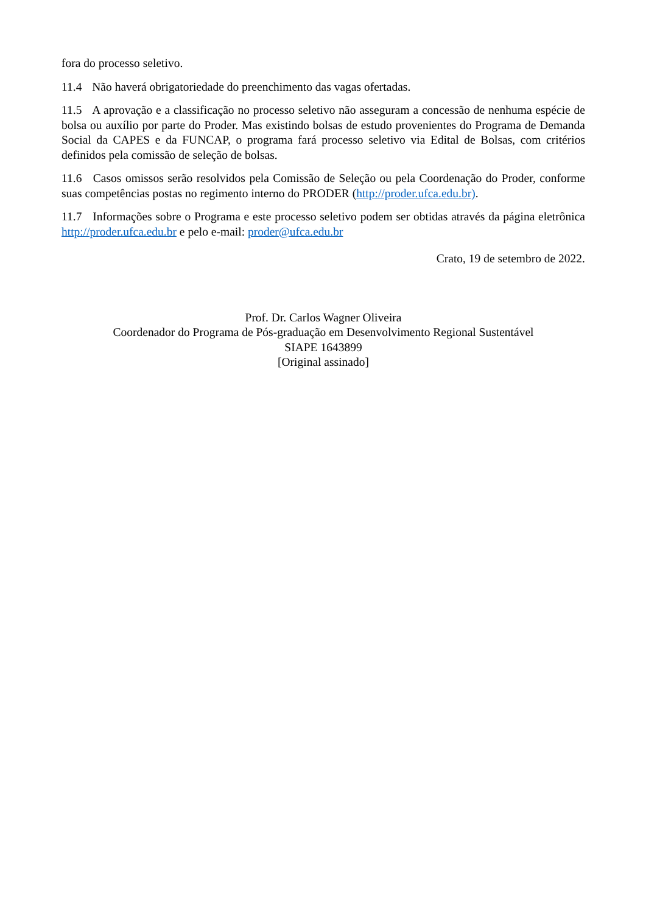fora do processo seletivo.
11.4 Não haverá obrigatoriedade do preenchimento das vagas ofertadas.
11.5 A aprovação e a classificação no processo seletivo não asseguram a concessão de nenhuma espécie de bolsa ou auxílio por parte do Proder. Mas existindo bolsas de estudo provenientes do Programa de Demanda Social da CAPES e da FUNCAP, o programa fará processo seletivo via Edital de Bolsas, com critérios definidos pela comissão de seleção de bolsas.
11.6 Casos omissos serão resolvidos pela Comissão de Seleção ou pela Coordenação do Proder, conforme suas competências postas no regimento interno do PRODER (http://proder.ufca.edu.br).
11.7 Informações sobre o Programa e este processo seletivo podem ser obtidas através da página eletrônica http://proder.ufca.edu.br e pelo e-mail: proder@ufca.edu.br
Crato, 19 de setembro de 2022.
Prof. Dr. Carlos Wagner Oliveira
Coordenador do Programa de Pós-graduação em Desenvolvimento Regional Sustentável
SIAPE 1643899
[Original assinado]